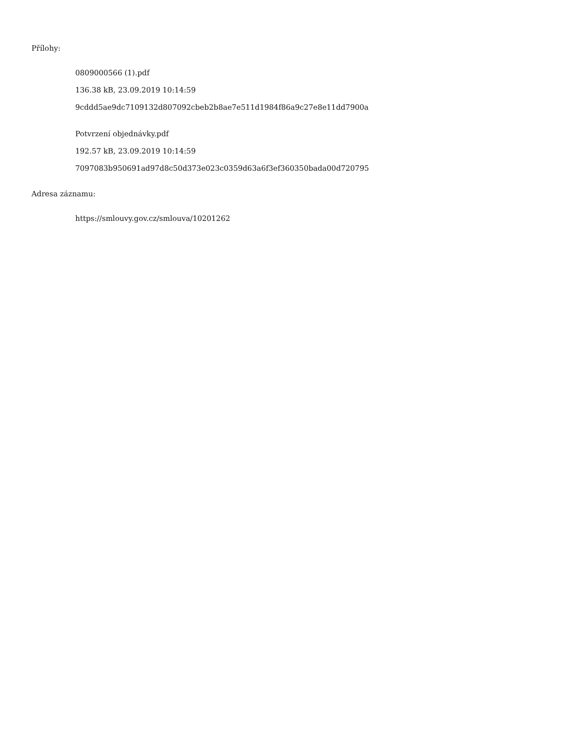Přílohy:
0809000566 (1).pdf
136.38 kB, 23.09.2019 10:14:59
9cddd5ae9dc7109132d807092cbeb2b8ae7e511d1984f86a9c27e8e11dd7900a
Potvrzení objednávky.pdf
192.57 kB, 23.09.2019 10:14:59
7097083b950691ad97d8c50d373e023c0359d63a6f3ef360350bada00d720795
Adresa záznamu:
https://smlouvy.gov.cz/smlouva/10201262